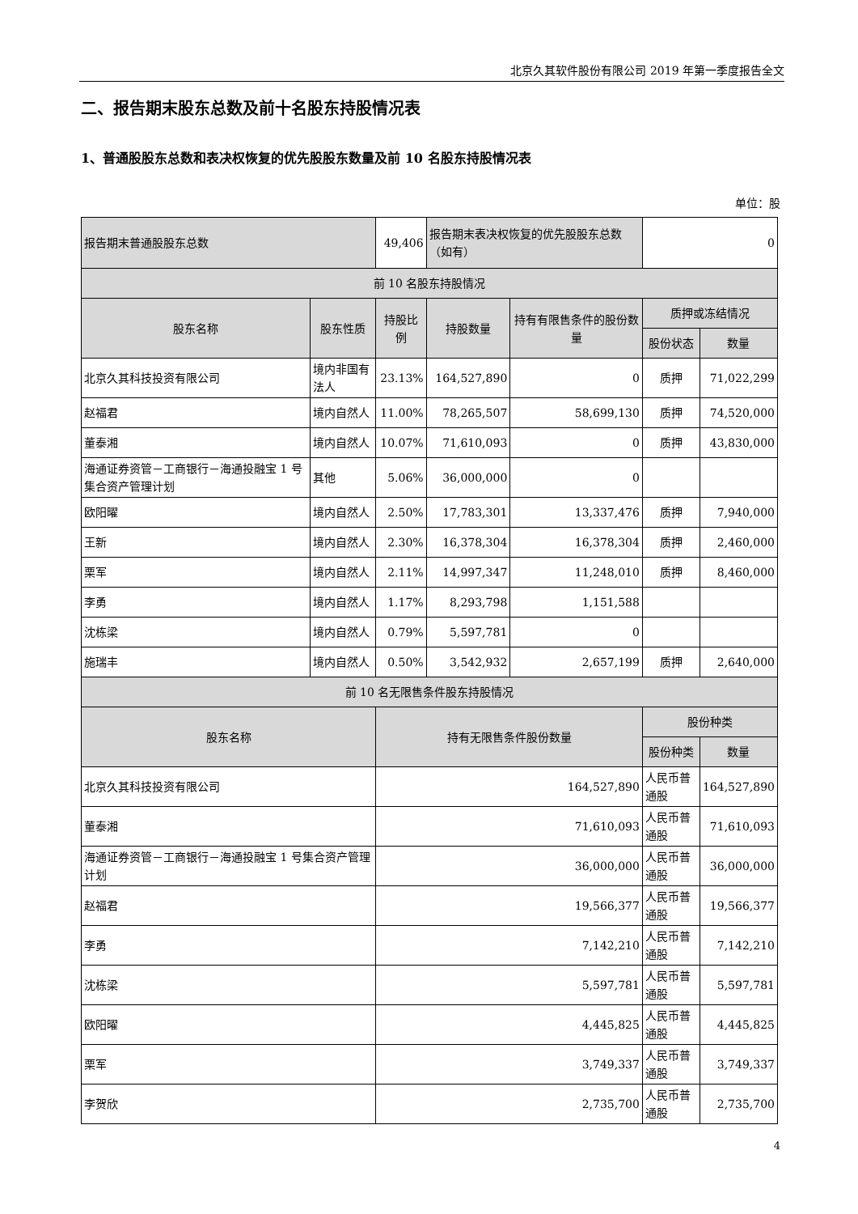北京久其软件股份有限公司 2019 年第一季度报告全文
二、报告期末股东总数及前十名股东持股情况表
1、普通股股东总数和表决权恢复的优先股股东数量及前 10 名股东持股情况表
单位：股
| 报告期末普通股股东总数 | | 49,406 | 报告期末表决权恢复的优先股股东总数（如有） | | 0 | |
| 前 10 名股东持股情况 | | | | | | |
| 股东名称 | 股东性质 | 持股比例 | 持股数量 | 持有有限售条件的股份数量 | 质押或冻结情况 | |
| | | | | | 股份状态 | 数量 |
| 北京久其科技投资有限公司 | 境内非国有法人 | 23.13% | 164,527,890 | 0 | 质押 | 71,022,299 |
| 赵福君 | 境内自然人 | 11.00% | 78,265,507 | 58,699,130 | 质押 | 74,520,000 |
| 董泰湘 | 境内自然人 | 10.07% | 71,610,093 | 0 | 质押 | 43,830,000 |
| 海通证券资管－工商银行－海通投融宝 1 号集合资产管理计划 | 其他 | 5.06% | 36,000,000 | 0 | | |
| 欧阳曜 | 境内自然人 | 2.50% | 17,783,301 | 13,337,476 | 质押 | 7,940,000 |
| 王新 | 境内自然人 | 2.30% | 16,378,304 | 16,378,304 | 质押 | 2,460,000 |
| 栗军 | 境内自然人 | 2.11% | 14,997,347 | 11,248,010 | 质押 | 8,460,000 |
| 李勇 | 境内自然人 | 1.17% | 8,293,798 | 1,151,588 | | |
| 沈栋梁 | 境内自然人 | 0.79% | 5,597,781 | 0 | | |
| 施瑞丰 | 境内自然人 | 0.50% | 3,542,932 | 2,657,199 | 质押 | 2,640,000 |
| 前 10 名无限售条件股东持股情况 | | | | | | |
| 股东名称 | | 持有无限售条件股份数量 | | | 股份种类 | |
| | | | | | 股份种类 | 数量 |
| 北京久其科技投资有限公司 | | 164,527,890 | | | 人民币普通股 | 164,527,890 |
| 董泰湘 | | 71,610,093 | | | 人民币普通股 | 71,610,093 |
| 海通证券资管－工商银行－海通投融宝 1 号集合资产管理计划 | | 36,000,000 | | | 人民币普通股 | 36,000,000 |
| 赵福君 | | 19,566,377 | | | 人民币普通股 | 19,566,377 |
| 李勇 | | 7,142,210 | | | 人民币普通股 | 7,142,210 |
| 沈栋梁 | | 5,597,781 | | | 人民币普通股 | 5,597,781 |
| 欧阳曜 | | 4,445,825 | | | 人民币普通股 | 4,445,825 |
| 栗军 | | 3,749,337 | | | 人民币普通股 | 3,749,337 |
| 李贺欣 | | 2,735,700 | | | 人民币普通股 | 2,735,700 |
4